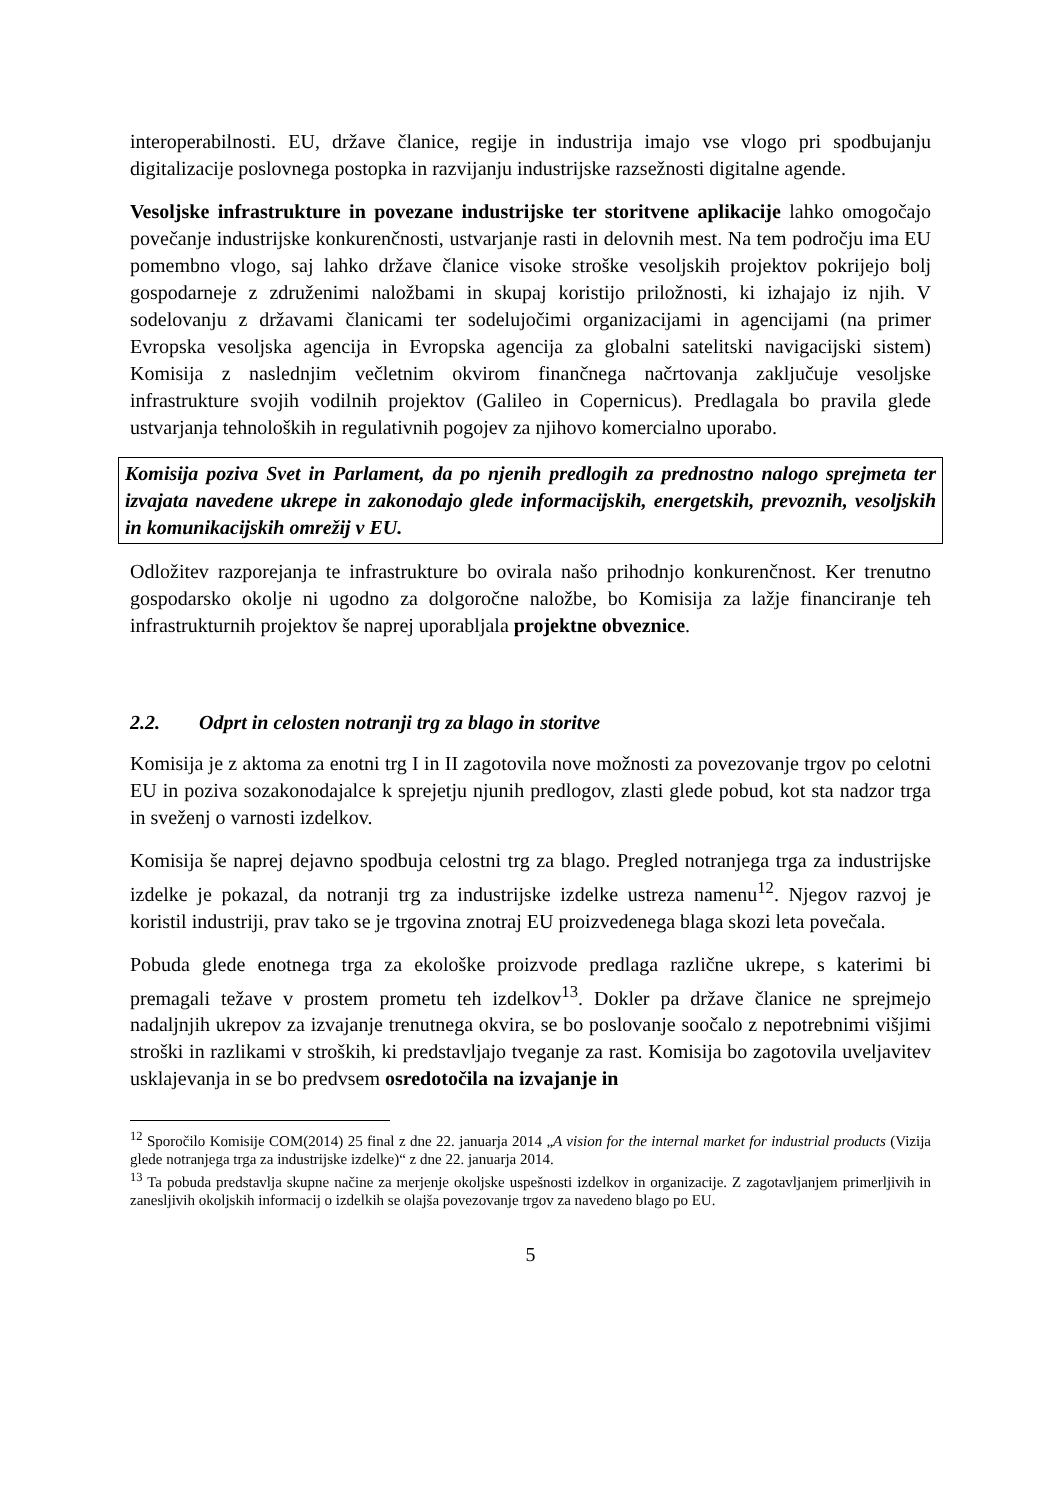interoperabilnosti. EU, države članice, regije in industrija imajo vse vlogo pri spodbujanju digitalizacije poslovnega postopka in razvijanju industrijske razsežnosti digitalne agende.
Vesoljske infrastrukture in povezane industrijske ter storitvene aplikacije lahko omogočajo povečanje industrijske konkurenčnosti, ustvarjanje rasti in delovnih mest. Na tem področju ima EU pomembno vlogo, saj lahko države članice visoke stroške vesoljskih projektov pokrijejo bolj gospodarneje z združenimi naložbami in skupaj koristijo priložnosti, ki izhajajo iz njih. V sodelovanju z državami članicami ter sodelujočimi organizacijami in agencijami (na primer Evropska vesoljska agencija in Evropska agencija za globalni satelitski navigacijski sistem) Komisija z naslednjim večletnim okvirom finančnega načrtovanja zaključuje vesoljske infrastrukture svojih vodilnih projektov (Galileo in Copernicus). Predlagala bo pravila glede ustvarjanja tehnoloških in regulativnih pogojev za njihovo komercialno uporabo.
Komisija poziva Svet in Parlament, da po njenih predlogih za prednostno nalogo sprejmeta ter izvajata navedene ukrepe in zakonodajo glede informacijskih, energetskih, prevoznih, vesoljskih in komunikacijskih omrežij v EU.
Odložitev razporejanja te infrastrukture bo ovirala našo prihodnjo konkurenčnost. Ker trenutno gospodarsko okolje ni ugodno za dolgoročne naložbe, bo Komisija za lažje financiranje teh infrastrukturnih projektov še naprej uporabljala projektne obveznice.
2.2. Odprt in celosten notranji trg za blago in storitve
Komisija je z aktoma za enotni trg I in II zagotovila nove možnosti za povezovanje trgov po celotni EU in poziva sozakonodajalce k sprejetju njunih predlogov, zlasti glede pobud, kot sta nadzor trga in sveženj o varnosti izdelkov.
Komisija še naprej dejavno spodbuja celostni trg za blago. Pregled notranjega trga za industrijske izdelke je pokazal, da notranji trg za industrijske izdelke ustreza namenu<sup>12</sup>. Njegov razvoj je koristil industriji, prav tako se je trgovina znotraj EU proizvedenega blaga skozi leta povečala.
Pobuda glede enotnega trga za ekološke proizvode predlaga različne ukrepe, s katerimi bi premagali težave v prostem prometu teh izdelkov<sup>13</sup>. Dokler pa države članice ne sprejmejo nadaljnjih ukrepov za izvajanje trenutnega okvira, se bo poslovanje soočalo z nepotrebnimi višjimi stroški in razlikami v stroških, ki predstavljajo tveganje za rast. Komisija bo zagotovila uveljavitev usklajevanja in se bo predvsem osredotočila na izvajanje in
<sup>12</sup> Sporočilo Komisije COM(2014) 25 final z dne 22. januarja 2014 „A vision for the internal market for industrial products (Vizija glede notranjega trga za industrijske izdelke)“ z dne 22. januarja 2014.
<sup>13</sup> Ta pobuda predstavlja skupne načine za merjenje okoljske uspešnosti izdelkov in organizacije. Z zagotavljanjem primerljivih in zanesljivih okoljskih informacij o izdelkih se olajša povezovanje trgov za navedeno blago po EU.
5